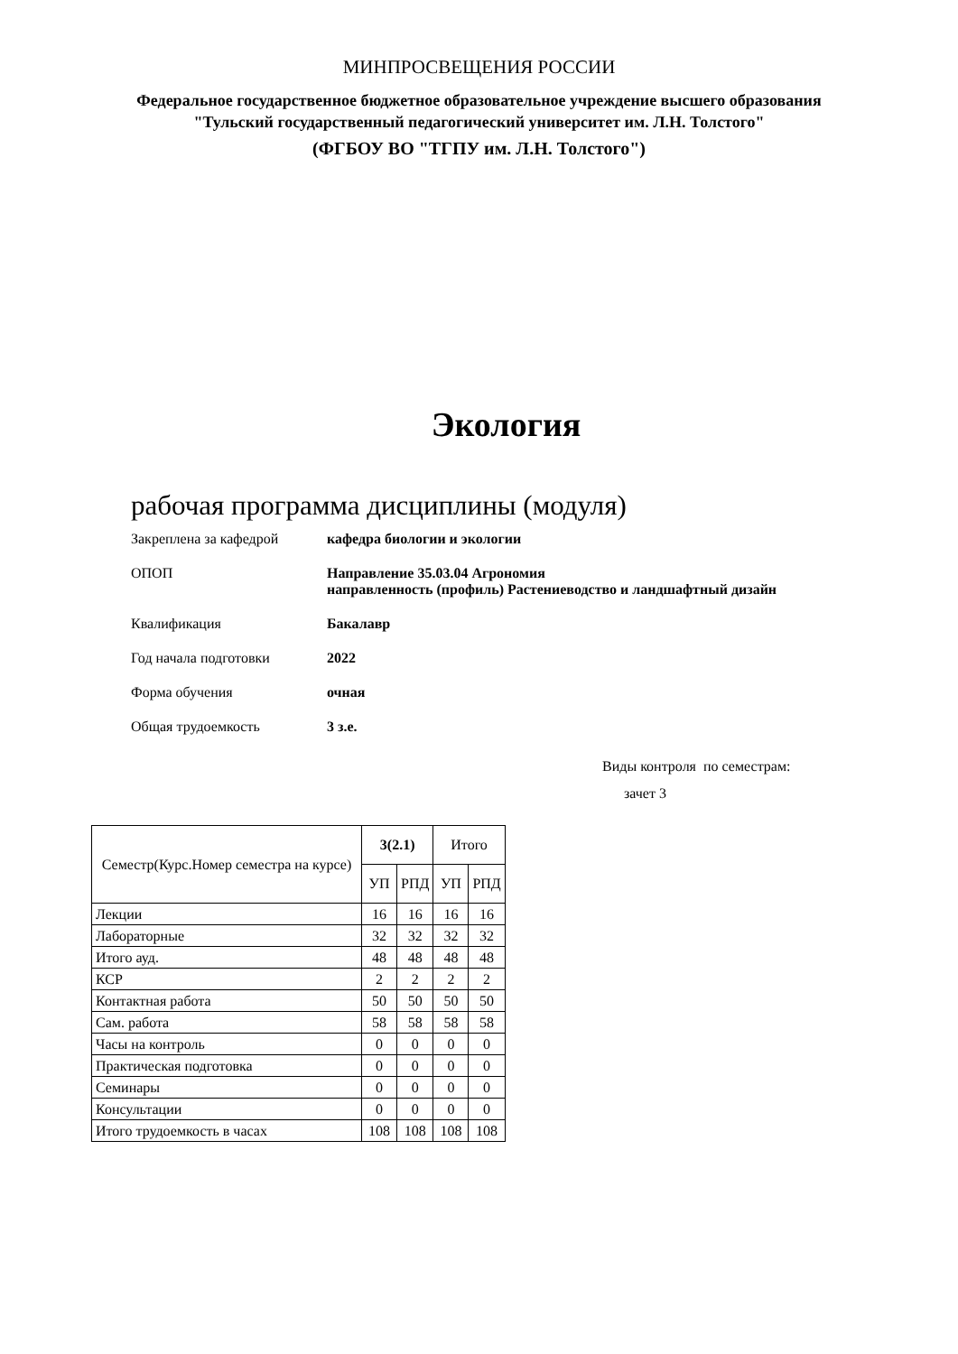МИНПРОСВЕЩЕНИЯ РОССИИ
Федеральное государственное бюджетное образовательное учреждение высшего образования
"Тульский государственный педагогический университет им. Л.Н. Толстого"
(ФГБОУ ВО "ТГПУ им. Л.Н. Толстого")
Экология
рабочая программа дисциплины (модуля)
Закреплена за кафедрой кафедра биологии и экологии
ОПОП Направление 35.03.04 Агрономия
направленность (профиль) Растениеводство и ландшафтный дизайн
Квалификация Бакалавр
Год начала подготовки 2022
Форма обучения очная
Общая трудоемкость 3 з.е.
Виды контроля по семестрам:
зачет 3
| Семестр(Курс.Номер семестра на курсе) | 3(2.1) | | Итого | |
| --- | --- | --- | --- | --- |
| | УП | РПД | УП | РПД |
| Лекции | 16 | 16 | 16 | 16 |
| Лабораторные | 32 | 32 | 32 | 32 |
| Итого ауд. | 48 | 48 | 48 | 48 |
| КСР | 2 | 2 | 2 | 2 |
| Контактная работа | 50 | 50 | 50 | 50 |
| Сам. работа | 58 | 58 | 58 | 58 |
| Часы на контроль | 0 | 0 | 0 | 0 |
| Практическая подготовка | 0 | 0 | 0 | 0 |
| Семинары | 0 | 0 | 0 | 0 |
| Консультации | 0 | 0 | 0 | 0 |
| Итого трудоемкость в часах | 108 | 108 | 108 | 108 |